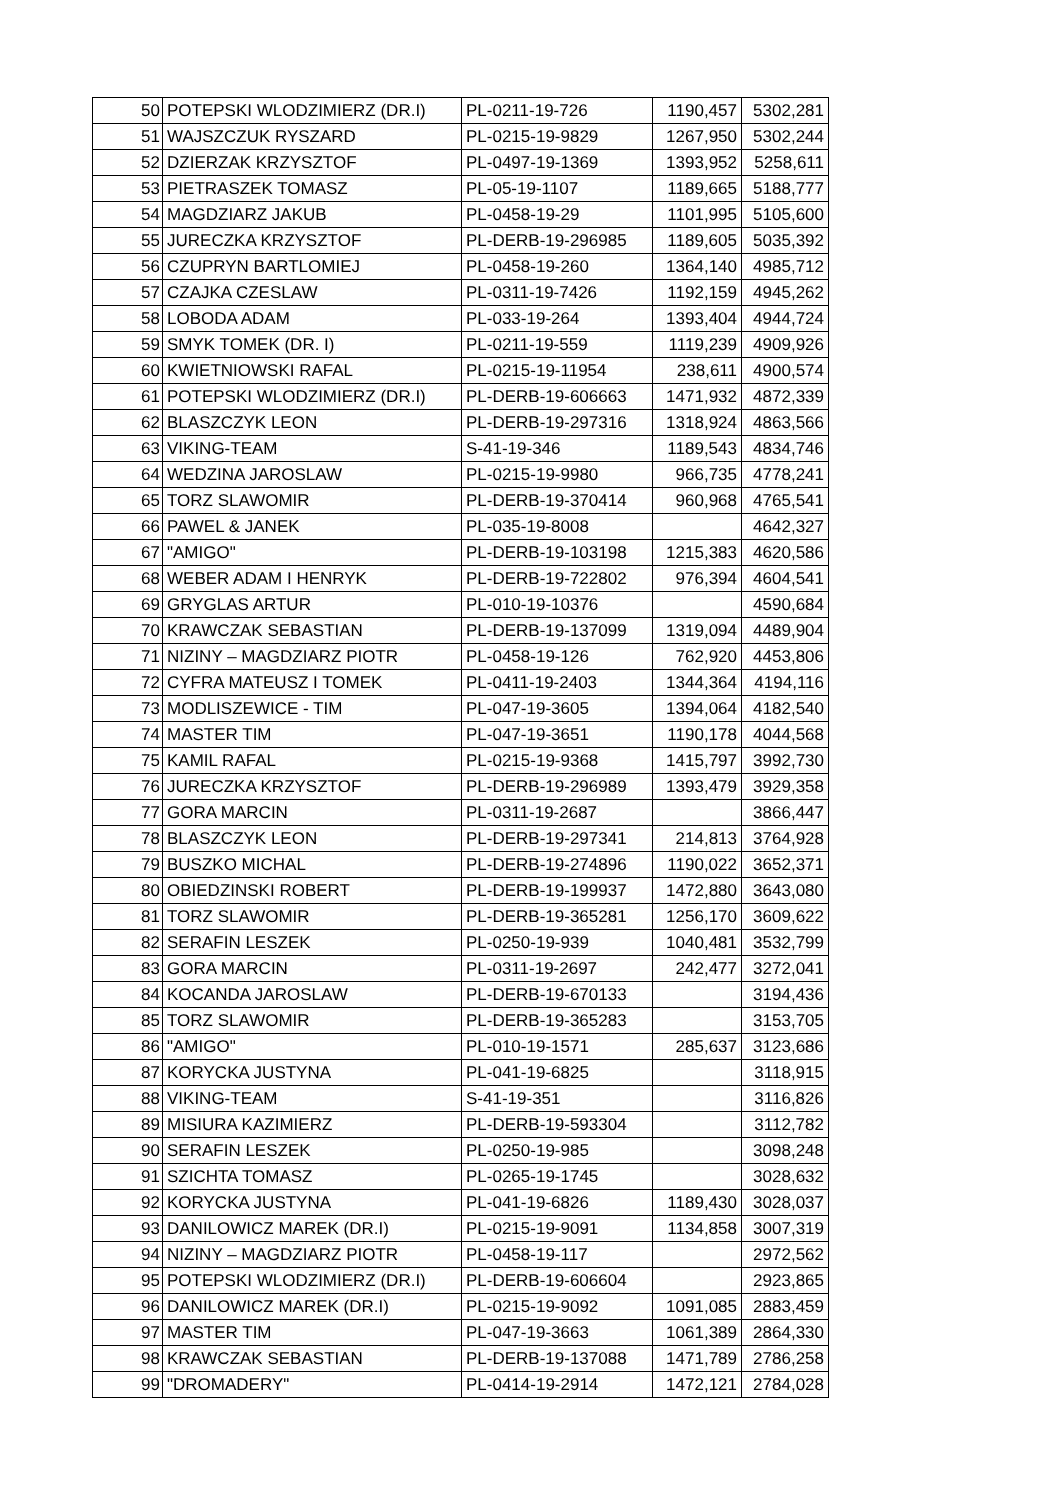| 50 | POTEPSKI WLODZIMIERZ (DR.I) | PL-0211-19-726 | 1190,457 | 5302,281 |
| 51 | WAJSZCZUK RYSZARD | PL-0215-19-9829 | 1267,950 | 5302,244 |
| 52 | DZIERZAK KRZYSZTOF | PL-0497-19-1369 | 1393,952 | 5258,611 |
| 53 | PIETRASZEK TOMASZ | PL-05-19-1107 | 1189,665 | 5188,777 |
| 54 | MAGDZIARZ JAKUB | PL-0458-19-29 | 1101,995 | 5105,600 |
| 55 | JURECZKA KRZYSZTOF | PL-DERB-19-296985 | 1189,605 | 5035,392 |
| 56 | CZUPRYN BARTLOMIEJ | PL-0458-19-260 | 1364,140 | 4985,712 |
| 57 | CZAJKA CZESLAW | PL-0311-19-7426 | 1192,159 | 4945,262 |
| 58 | LOBODA ADAM | PL-033-19-264 | 1393,404 | 4944,724 |
| 59 | SMYK TOMEK (DR. I) | PL-0211-19-559 | 1119,239 | 4909,926 |
| 60 | KWIETNIOWSKI RAFAL | PL-0215-19-11954 | 238,611 | 4900,574 |
| 61 | POTEPSKI WLODZIMIERZ (DR.I) | PL-DERB-19-606663 | 1471,932 | 4872,339 |
| 62 | BLASZCZYK LEON | PL-DERB-19-297316 | 1318,924 | 4863,566 |
| 63 | VIKING-TEAM | S-41-19-346 | 1189,543 | 4834,746 |
| 64 | WEDZINA JAROSLAW | PL-0215-19-9980 | 966,735 | 4778,241 |
| 65 | TORZ SLAWOMIR | PL-DERB-19-370414 | 960,968 | 4765,541 |
| 66 | PAWEL & JANEK | PL-035-19-8008 | | 4642,327 |
| 67 | "AMIGO" | PL-DERB-19-103198 | 1215,383 | 4620,586 |
| 68 | WEBER ADAM I HENRYK | PL-DERB-19-722802 | 976,394 | 4604,541 |
| 69 | GRYGLAS ARTUR | PL-010-19-10376 | | 4590,684 |
| 70 | KRAWCZAK SEBASTIAN | PL-DERB-19-137099 | 1319,094 | 4489,904 |
| 71 | NIZINY – MAGDZIARZ PIOTR | PL-0458-19-126 | 762,920 | 4453,806 |
| 72 | CYFRA MATEUSZ I TOMEK | PL-0411-19-2403 | 1344,364 | 4194,116 |
| 73 | MODLISZEWICE - TIM | PL-047-19-3605 | 1394,064 | 4182,540 |
| 74 | MASTER TIM | PL-047-19-3651 | 1190,178 | 4044,568 |
| 75 | KAMIL RAFAL | PL-0215-19-9368 | 1415,797 | 3992,730 |
| 76 | JURECZKA KRZYSZTOF | PL-DERB-19-296989 | 1393,479 | 3929,358 |
| 77 | GORA MARCIN | PL-0311-19-2687 | | 3866,447 |
| 78 | BLASZCZYK LEON | PL-DERB-19-297341 | 214,813 | 3764,928 |
| 79 | BUSZKO MICHAL | PL-DERB-19-274896 | 1190,022 | 3652,371 |
| 80 | OBIEDZINSKI ROBERT | PL-DERB-19-199937 | 1472,880 | 3643,080 |
| 81 | TORZ SLAWOMIR | PL-DERB-19-365281 | 1256,170 | 3609,622 |
| 82 | SERAFIN LESZEK | PL-0250-19-939 | 1040,481 | 3532,799 |
| 83 | GORA MARCIN | PL-0311-19-2697 | 242,477 | 3272,041 |
| 84 | KOCANDA JAROSLAW | PL-DERB-19-670133 | | 3194,436 |
| 85 | TORZ SLAWOMIR | PL-DERB-19-365283 | | 3153,705 |
| 86 | "AMIGO" | PL-010-19-1571 | 285,637 | 3123,686 |
| 87 | KORYCKA JUSTYNA | PL-041-19-6825 | | 3118,915 |
| 88 | VIKING-TEAM | S-41-19-351 | | 3116,826 |
| 89 | MISIURA KAZIMIERZ | PL-DERB-19-593304 | | 3112,782 |
| 90 | SERAFIN LESZEK | PL-0250-19-985 | | 3098,248 |
| 91 | SZICHTA TOMASZ | PL-0265-19-1745 | | 3028,632 |
| 92 | KORYCKA JUSTYNA | PL-041-19-6826 | 1189,430 | 3028,037 |
| 93 | DANILOWICZ MAREK (DR.I) | PL-0215-19-9091 | 1134,858 | 3007,319 |
| 94 | NIZINY – MAGDZIARZ PIOTR | PL-0458-19-117 | | 2972,562 |
| 95 | POTEPSKI WLODZIMIERZ (DR.I) | PL-DERB-19-606604 | | 2923,865 |
| 96 | DANILOWICZ MAREK (DR.I) | PL-0215-19-9092 | 1091,085 | 2883,459 |
| 97 | MASTER TIM | PL-047-19-3663 | 1061,389 | 2864,330 |
| 98 | KRAWCZAK SEBASTIAN | PL-DERB-19-137088 | 1471,789 | 2786,258 |
| 99 | "DROMADERY" | PL-0414-19-2914 | 1472,121 | 2784,028 |